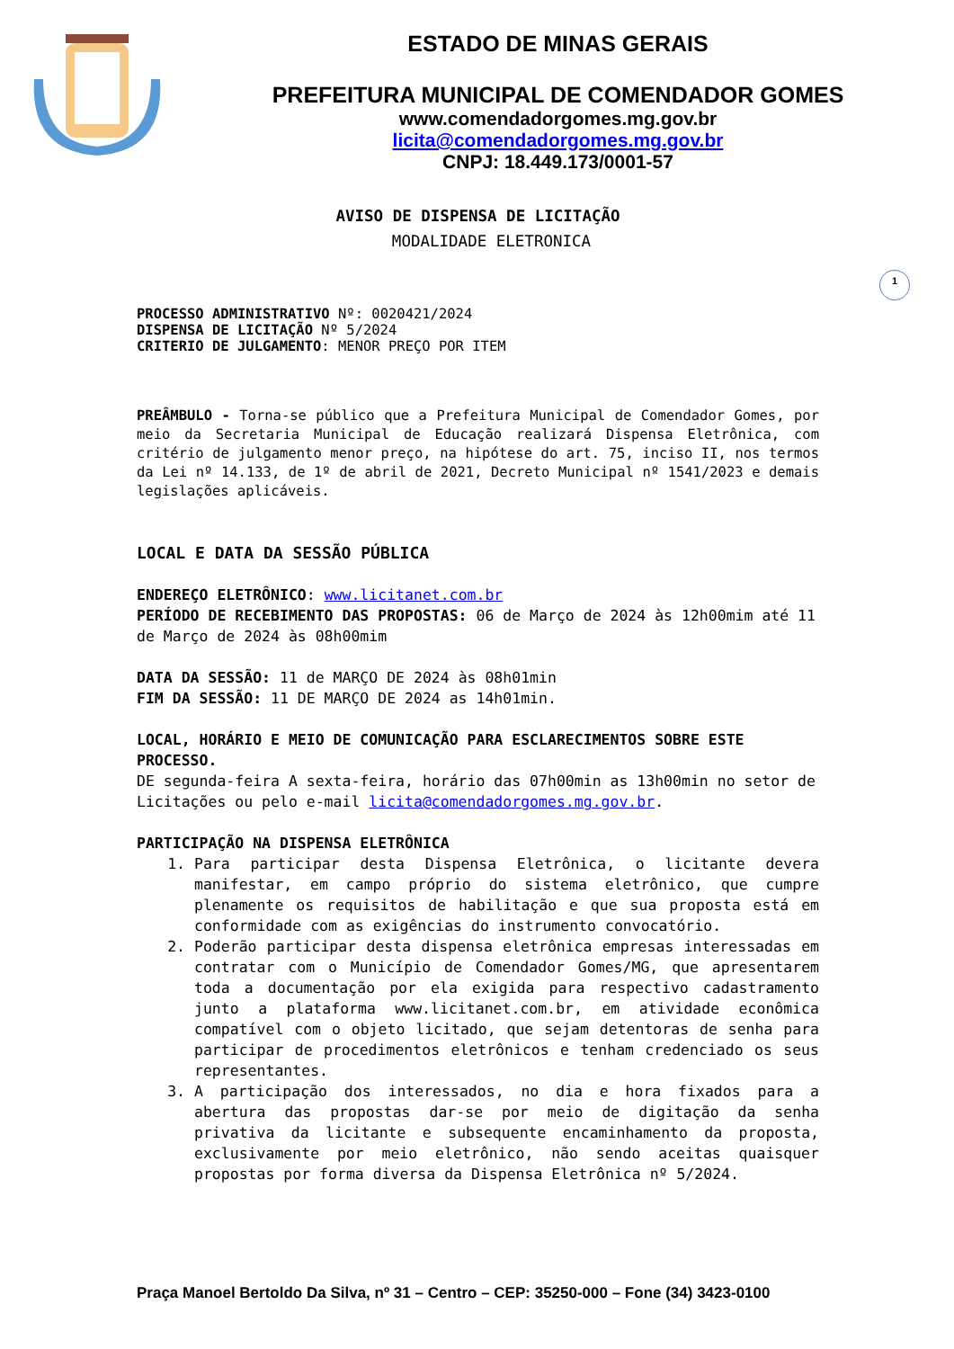ESTADO DE MINAS GERAIS
PREFEITURA MUNICIPAL DE COMENDADOR GOMES
www.comendadorgomes.mg.gov.br
licita@comendadorgomes.mg.gov.br
CNPJ: 18.449.173/0001-57
1
AVISO DE DISPENSA DE LICITAÇÃO
MODALIDADE ELETRONICA
PROCESSO ADMINISTRATIVO Nº: 0020421/2024
DISPENSA DE LICITAÇÃO Nº 5/2024
CRITERIO DE JULGAMENTO: MENOR PREÇO POR ITEM
PREÂMBULO - Torna-se público que a Prefeitura Municipal de Comendador Gomes, por meio da Secretaria Municipal de Educação realizará Dispensa Eletrônica, com critério de julgamento menor preço, na hipótese do art. 75, inciso II, nos termos da Lei nº 14.133, de 1º de abril de 2021, Decreto Municipal nº 1541/2023 e demais legislações aplicáveis.
LOCAL E DATA DA SESSÃO PÚBLICA
ENDEREÇO ELETRÔNICO: www.licitanet.com.br
PERÍODO DE RECEBIMENTO DAS PROPOSTAS: 06 de Março de 2024 às 12h00mim até 11 de Março de 2024 às 08h00mim
DATA DA SESSÃO: 11 de MARÇO DE 2024 às 08h01min
FIM DA SESSÃO: 11 DE MARÇO DE 2024 as 14h01min.
LOCAL, HORÁRIO E MEIO DE COMUNICAÇÃO PARA ESCLARECIMENTOS SOBRE ESTE PROCESSO.
DE segunda-feira A sexta-feira, horário das 07h00min as 13h00min no setor de Licitações ou pelo e-mail licita@comendadorgomes.mg.gov.br.
PARTICIPAÇÃO NA DISPENSA ELETRÔNICA
1. Para participar desta Dispensa Eletrônica, o licitante devera manifestar, em campo próprio do sistema eletrônico, que cumpre plenamente os requisitos de habilitação e que sua proposta está em conformidade com as exigências do instrumento convocatório.
2. Poderão participar desta dispensa eletrônica empresas interessadas em contratar com o Município de Comendador Gomes/MG, que apresentarem toda a documentação por ela exigida para respectivo cadastramento junto a plataforma www.licitanet.com.br, em atividade econômica compatível com o objeto licitado, que sejam detentoras de senha para participar de procedimentos eletrônicos e tenham credenciado os seus representantes.
3. A participação dos interessados, no dia e hora fixados para a abertura das propostas dar-se por meio de digitação da senha privativa da licitante e subsequente encaminhamento da proposta, exclusivamente por meio eletrônico, não sendo aceitas quaisquer propostas por forma diversa da Dispensa Eletrônica nº 5/2024.
Praça Manoel Bertoldo Da Silva, nº 31 – Centro – CEP: 35250-000 – Fone (34) 3423-0100